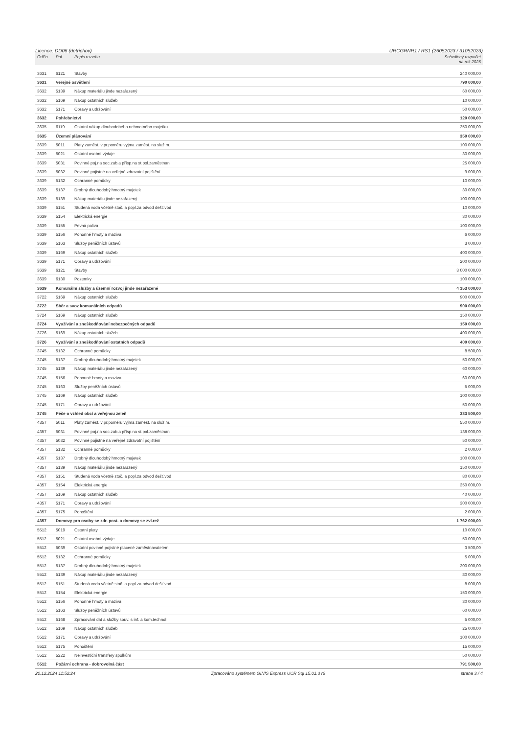Licence: DD06 (detrichov) URCGRNR1 / RS1 (26052023 / 31052023)
| OdPa | Pol | Popis rozvrhu | Schválený rozpočet na rok 2025 |
| --- | --- | --- | --- |
| 3631 | 6121 | Stavby | 240 000,00 |
| 3631 | Veřejné osvětlení | | 790 000,00 |
| 3632 | 5139 | Nákup materiálu jinde nezařazený | 60 000,00 |
| 3632 | 5169 | Nákup ostatních služeb | 10 000,00 |
| 3632 | 5171 | Opravy a udržování | 50 000,00 |
| 3632 | Pohřebnictví | | 120 000,00 |
| 3635 | 6119 | Ostatní nákup dlouhodobého nehmotného majetku | 350 000,00 |
| 3635 | Územní plánování | | 350 000,00 |
| 3639 | 5011 | Platy zaměst. v pr.poměru vyjma zaměst. na služ.m. | 100 000,00 |
| 3639 | 5021 | Ostatní osobní výdaje | 30 000,00 |
| 3639 | 5031 | Povinné poj.na soc.zab.a přísp.na st.pol.zaměstnan | 25 000,00 |
| 3639 | 5032 | Povinné pojistné na veřejné zdravotní pojištění | 9 000,00 |
| 3639 | 5132 | Ochranné pomůcky | 10 000,00 |
| 3639 | 5137 | Drobný dlouhodobý hmotný majetek | 30 000,00 |
| 3639 | 5139 | Nákup materiálu jinde nezařazený | 100 000,00 |
| 3639 | 5151 | Studená voda včetně stoč. a popl.za odvod dešť.vod | 10 000,00 |
| 3639 | 5154 | Elektrická energie | 30 000,00 |
| 3639 | 5155 | Pevná paliva | 100 000,00 |
| 3639 | 5156 | Pohonné hmoty a maziva | 6 000,00 |
| 3639 | 5163 | Služby peněžních ústavů | 3 000,00 |
| 3639 | 5169 | Nákup ostatních služeb | 400 000,00 |
| 3639 | 5171 | Opravy a udržování | 200 000,00 |
| 3639 | 6121 | Stavby | 3 000 000,00 |
| 3639 | 6130 | Pozemky | 100 000,00 |
| 3639 | Komunální služby a územní rozvoj jinde nezařazené | | 4 153 000,00 |
| 3722 | 5169 | Nákup ostatních služeb | 900 000,00 |
| 3722 | Sběr a svoz komunálních odpadů | | 900 000,00 |
| 3724 | 5169 | Nákup ostatních služeb | 150 000,00 |
| 3724 | Využívání a zneškodňování nebezpečných odpadů | | 150 000,00 |
| 3726 | 5169 | Nákup ostatních služeb | 400 000,00 |
| 3726 | Využívání a zneškodňování ostatních odpadů | | 400 000,00 |
| 3745 | 5132 | Ochranné pomůcky | 8 500,00 |
| 3745 | 5137 | Drobný dlouhodobý hmotný majetek | 50 000,00 |
| 3745 | 5139 | Nákup materiálu jinde nezařazený | 60 000,00 |
| 3745 | 5156 | Pohonné hmoty a maziva | 60 000,00 |
| 3745 | 5163 | Služby peněžních ústavů | 5 000,00 |
| 3745 | 5169 | Nákup ostatních služeb | 100 000,00 |
| 3745 | 5171 | Opravy a udržování | 50 000,00 |
| 3745 | Péče o vzhled obcí a veřejnou zeleň | | 333 500,00 |
| 4357 | 5011 | Platy zaměst. v pr.poměru vyjma zaměst. na služ.m. | 550 000,00 |
| 4357 | 5031 | Povinné poj.na soc.zab.a přísp.na st.pol.zaměstnan | 138 000,00 |
| 4357 | 5032 | Povinné pojistné na veřejné zdravotní pojištění | 50 000,00 |
| 4357 | 5132 | Ochranné pomůcky | 2 000,00 |
| 4357 | 5137 | Drobný dlouhodobý hmotný majetek | 100 000,00 |
| 4357 | 5139 | Nákup materiálu jinde nezařazený | 150 000,00 |
| 4357 | 5151 | Studená voda včetně stoč. a popl.za odvod dešť.vod | 80 000,00 |
| 4357 | 5154 | Elektrická energie | 350 000,00 |
| 4357 | 5169 | Nákup ostatních služeb | 40 000,00 |
| 4357 | 5171 | Opravy a udržování | 300 000,00 |
| 4357 | 5175 | Pohoštění | 2 000,00 |
| 4357 | Domovy pro osoby se zdr. post. a domovy se zvl.rež | | 1 762 000,00 |
| 5512 | 5019 | Ostatní platy | 10 000,00 |
| 5512 | 5021 | Ostatní osobní výdaje | 50 000,00 |
| 5512 | 5039 | Ostatní povinné pojistné placené zaměstnavatelem | 3 500,00 |
| 5512 | 5132 | Ochranné pomůcky | 5 000,00 |
| 5512 | 5137 | Drobný dlouhodobý hmotný majetek | 200 000,00 |
| 5512 | 5139 | Nákup materiálu jinde nezařazený | 80 000,00 |
| 5512 | 5151 | Studená voda včetně stoč. a popl.za odvod dešť.vod | 8 000,00 |
| 5512 | 5154 | Elektrická energie | 150 000,00 |
| 5512 | 5156 | Pohonné hmoty a maziva | 30 000,00 |
| 5512 | 5163 | Služby peněžních ústavů | 60 000,00 |
| 5512 | 5168 | Zpracování dat a služby souv. s inf. a kom.technol | 5 000,00 |
| 5512 | 5169 | Nákup ostatních služeb | 25 000,00 |
| 5512 | 5171 | Opravy a udržování | 100 000,00 |
| 5512 | 5175 | Pohoštění | 15 000,00 |
| 5512 | 5222 | Neinvestiční transfery spolkům | 50 000,00 |
| 5512 | Požární ochrana - dobrovolná část | | 791 500,00 |
20.12.2024 11:52:24 Zpracováno systémem GINIS Express UCR Sql 15.01.3 r6 strana 3 / 4